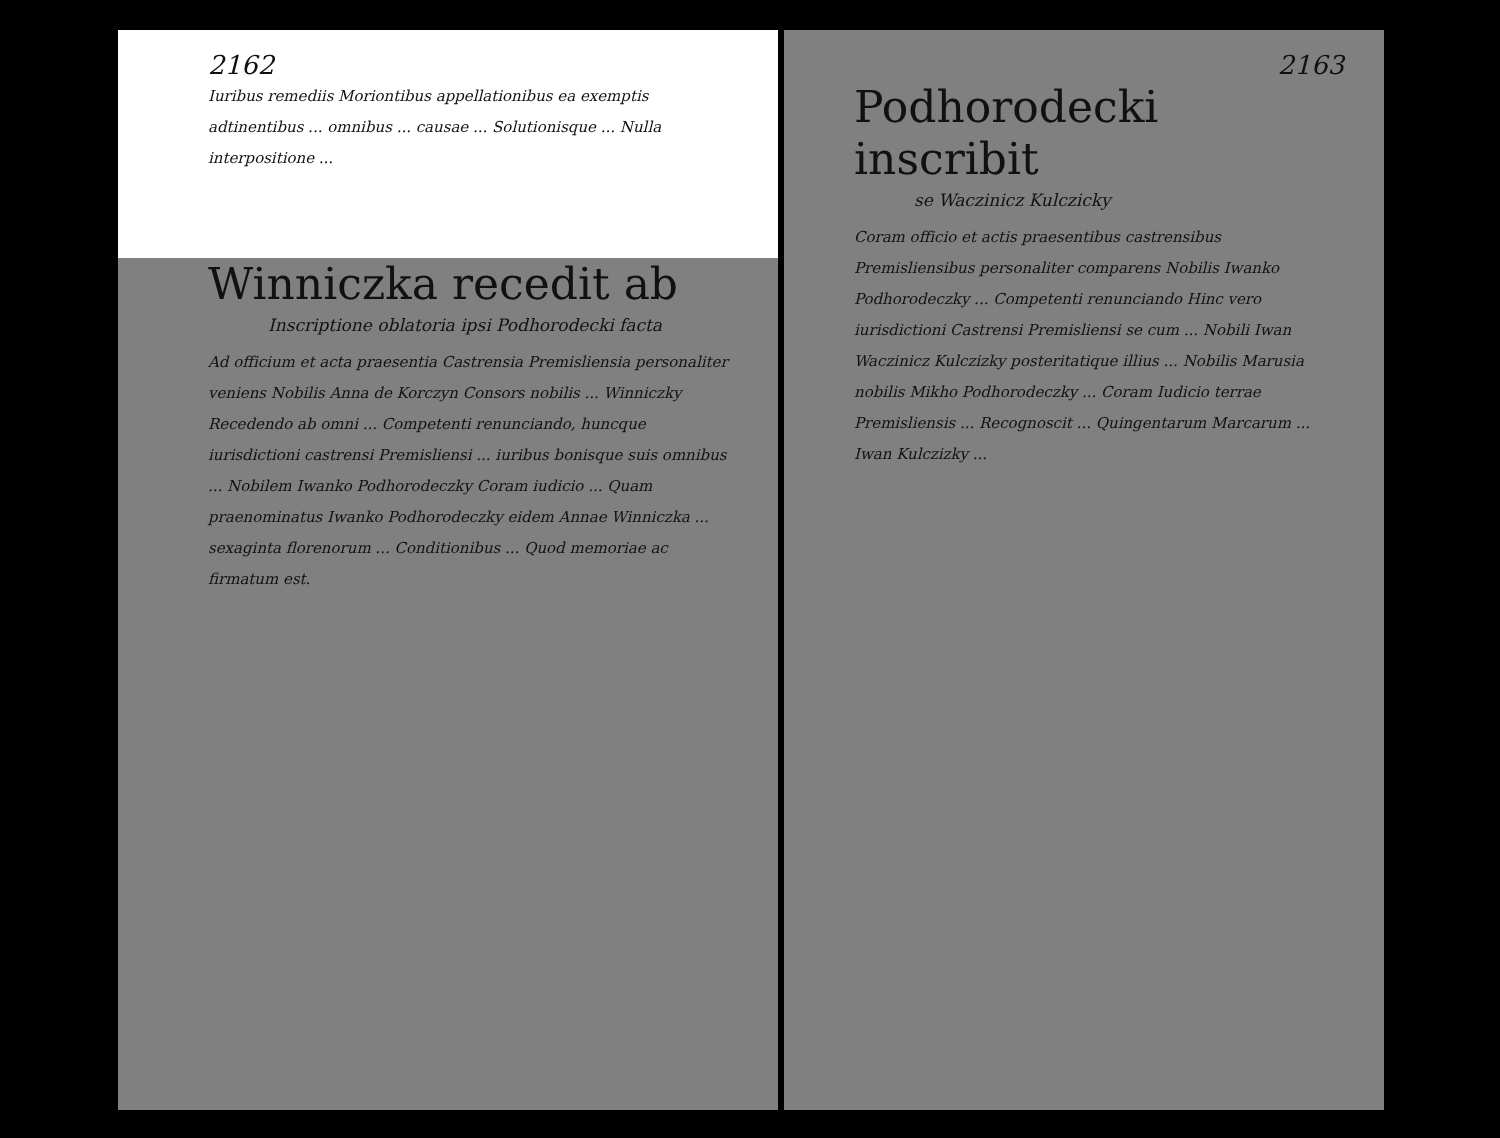2162
Iuribus remediis Moriontibus appellationibus ea exemptis adtinentibus ... omnibus ... causae ... Solutionisque ... Nulla interpositione ...
Winniczka recedit ab
Inscriptione oblatoria ipsi Podhorodecki facta
Ad officium et acta praesentia Castrensia Premisliensia personaliter veniens Nobilis Anna de Korczyn Consors nobilis ... Winniczky Recedendo ab omni ... Competenti renunciando, huncque iurisdictioni castrensi Premisliensi ... iuribus bonisque suis omnibus ... Nobilem Iwanko Podhorodeczky Coram iudicio ... Quam praenominatus Iwanko Podhorodeczky eidem Annae Winniczka ... sexaginta florenorum ... Conditionibus ... Quod memoriae ac firmatum est.
2163
Podhorodecki inscribit
se Waczinicz Kulczicky
Coram officio et actis praesentibus castrensibus Premisliensibus personaliter comparens Nobilis Iwanko Podhorodeczky ... Competenti renunciando Hinc vero iurisdictioni Castrensi Premisliensi se cum ... Nobili Iwan Waczinicz Kulczizky posteritatique illius ... Nobilis Marusia nobilis Mikho Podhorodeczky ... Coram Iudicio terrae Premisliensis ... Recognoscit ... Quingentarum Marcarum ... Iwan Kulczizky ...